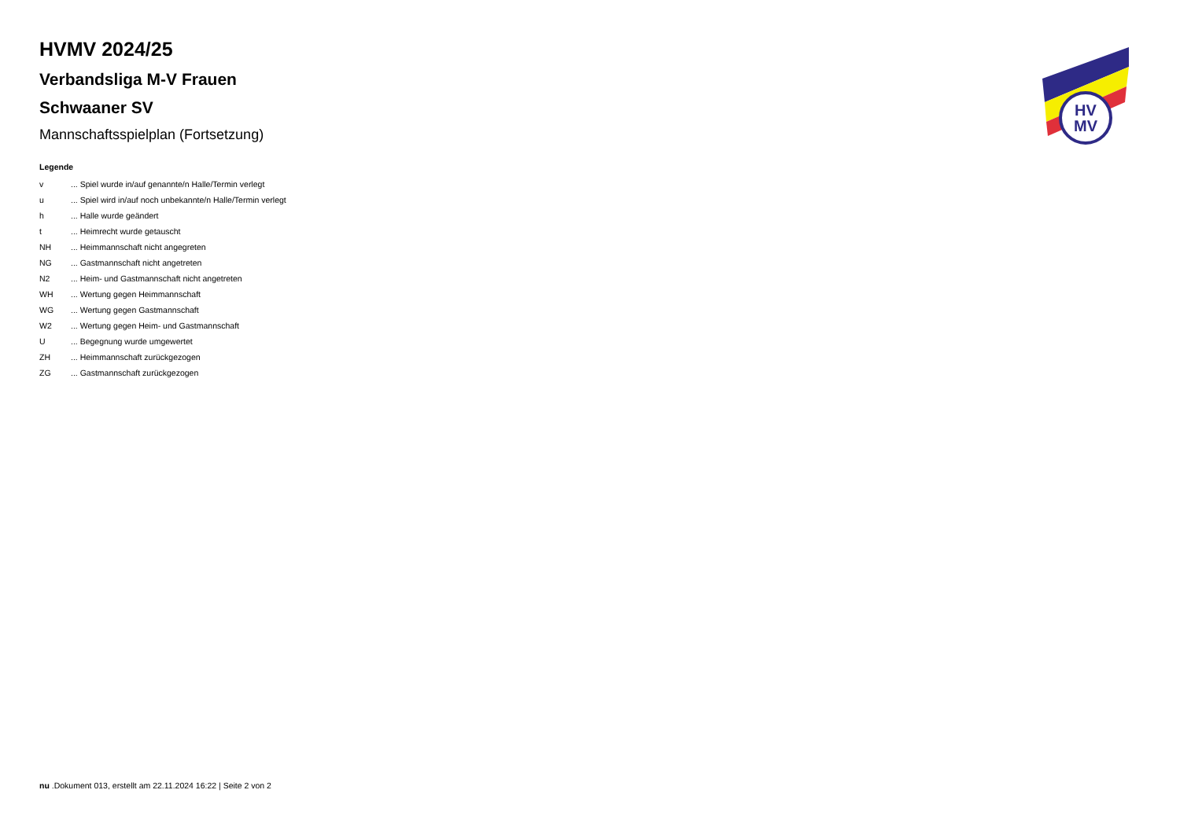HV
MV
HVMV 2024/25
Verbandsliga M-V Frauen
Schwaaner SV
Mannschaftsspielplan (Fortsetzung)
Legende
| v | ... Spiel wurde in/auf genannte/n Halle/Termin verlegt |
| u | ... Spiel wird in/auf noch unbekannte/n Halle/Termin verlegt |
| h | ... Halle wurde geändert |
| t | ... Heimrecht wurde getauscht |
| NH | ... Heimmannschaft nicht angegreten |
| NG | ... Gastmannschaft nicht angetreten |
| N2 | ... Heim- und Gastmannschaft nicht angetreten |
| WH | ... Wertung gegen Heimmannschaft |
| WG | ... Wertung gegen Gastmannschaft |
| W2 | ... Wertung gegen Heim- und Gastmannschaft |
| U | ... Begegnung wurde umgewertet |
| ZH | ... Heimmannschaft zurückgezogen |
| ZG | ... Gastmannschaft zurückgezogen |
nu .Dokument 013, erstellt am 22.11.2024 16:22 | Seite 2 von 2